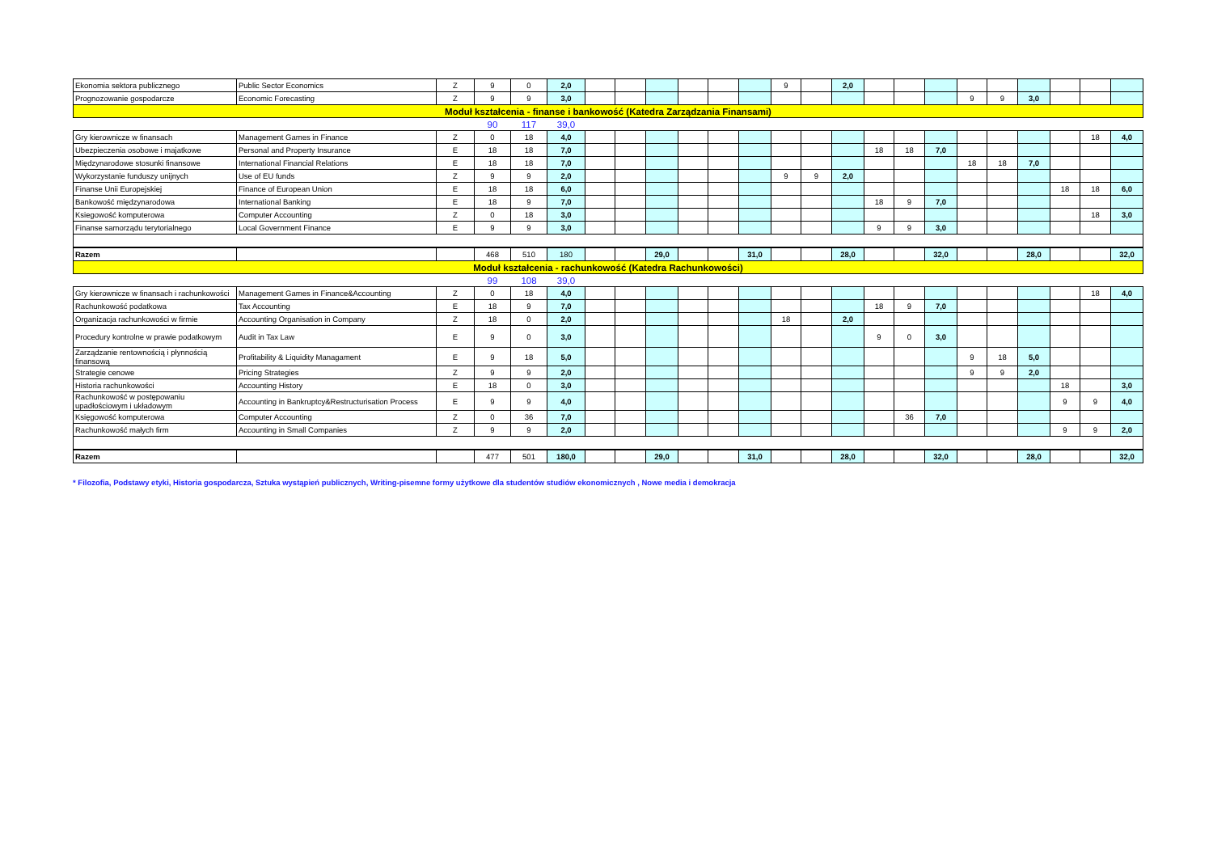| Ekonomia sektora publicznego | Public Sector Economics | Z | 9 | 0 | 2,0 | | | | | | | 9 | | 2,0 | | | | | | | | | |
| Prognozowanie gospodarcze | Economic Forecasting | Z | 9 | 9 | 3,0 | | | | | | | | | | | | | 9 | 9 | 3,0 | | | |
| Moduł kształcenia - finanse i bankowość (Katedra Zarządzania Finansami) | | | | | | | | | | | | | | | | | | | | | | | |
| | | | 90 | 117 | 39,0 | | | | | | | | | | | | | | | | | | |
| Gry kierownicze w finansach | Management Games in Finance | Z | 0 | 18 | 4,0 | | | | | | | | | | | | | | | | | 18 | 4,0 |
| Ubezpieczenia osobowe i majatkowe | Personal and Property Insurance | E | 18 | 18 | 7,0 | | | | | | | | | | 18 | 18 | 7,0 | | | | | | |
| Międzynarodowe stosunki finansowe | International Financial Relations | E | 18 | 18 | 7,0 | | | | | | | | | | | | | 18 | 18 | 7,0 | | | |
| Wykorzystanie funduszy unijnych | Use of EU funds | Z | 9 | 9 | 2,0 | | | | | | | 9 | 9 | 2,0 | | | | | | | | | |
| Finanse Unii Europejskiej | Finance of European Union | E | 18 | 18 | 6,0 | | | | | | | | | | | | | | | | 18 | 18 | 6,0 |
| Bankowość międzynarodowa | International Banking | E | 18 | 9 | 7,0 | | | | | | | | | | 18 | 9 | 7,0 | | | | | | |
| Ksiegowość komputerowa | Computer Accounting | Z | 0 | 18 | 3,0 | | | | | | | | | | | | | | | | | 18 | 3,0 |
| Finanse samorządu terytorialnego | Local Government Finance | E | 9 | 9 | 3,0 | | | | | | | | | | 9 | 9 | 3,0 | | | | | | |
| Razem | | | 468 | 510 | 180 | | | 29,0 | | | 31,0 | | | 28,0 | | | 32,0 | | | 28,0 | | | 32,0 |
| Moduł kształcenia - rachunkowość (Katedra Rachunkowości) | | | | | | | | | | | | | | | | | | | | | | | |
| | | | 99 | 108 | 39,0 | | | | | | | | | | | | | | | | | | |
| Gry kierownicze w finansach i rachunkowości | Management Games in Finance&Accounting | Z | 0 | 18 | 4,0 | | | | | | | | | | | | | | | | | 18 | 4,0 |
| Rachunkowość podatkowa | Tax Accounting | E | 18 | 9 | 7,0 | | | | | | | | | | 18 | 9 | 7,0 | | | | | | |
| Organizacja rachunkowości w firmie | Accounting Organisation in Company | Z | 18 | 0 | 2,0 | | | | | | | 18 | | 2,0 | | | | | | | | | |
| Procedury kontrolne w prawie podatkowym | Audit in Tax Law | E | 9 | 0 | 3,0 | | | | | | | | | | 9 | 0 | 3,0 | | | | | | |
| Zarządzanie rentownością i płynnością finansową | Profitability & Liquidity Managament | E | 9 | 18 | 5,0 | | | | | | | | | | | | | 9 | 18 | 5,0 | | | |
| Strategie cenowe | Pricing Strategies | Z | 9 | 9 | 2,0 | | | | | | | | | | | | | 9 | 9 | 2,0 | | | |
| Historia rachunkowości | Accounting History | E | 18 | 0 | 3,0 | | | | | | | | | | | | | | | | 18 | | 3,0 |
| Rachunkowość w postępowaniu upadłościowym i układowym | Accounting in Bankruptcy&Restructurisation Process | E | 9 | 9 | 4,0 | | | | | | | | | | | | | | | | 9 | 9 | 4,0 |
| Księgowość komputerowa | Computer Accounting | Z | 0 | 36 | 7,0 | | | | | | | | | | | 36 | 7,0 | | | | | | |
| Rachunkowość małych firm | Accounting in Small Companies | Z | 9 | 9 | 2,0 | | | | | | | | | | | | | | | | 9 | 9 | 2,0 |
| Razem | | | 477 | 501 | 180,0 | | | 29,0 | | | 31,0 | | | 28,0 | | | 32,0 | | | 28,0 | | | 32,0 |
* Filozofia, Podstawy etyki, Historia gospodarcza, Sztuka wystąpień publicznych, Writing-pisemne formy użytkowe dla studentów studiów ekonomicznych , Nowe media i demokracja